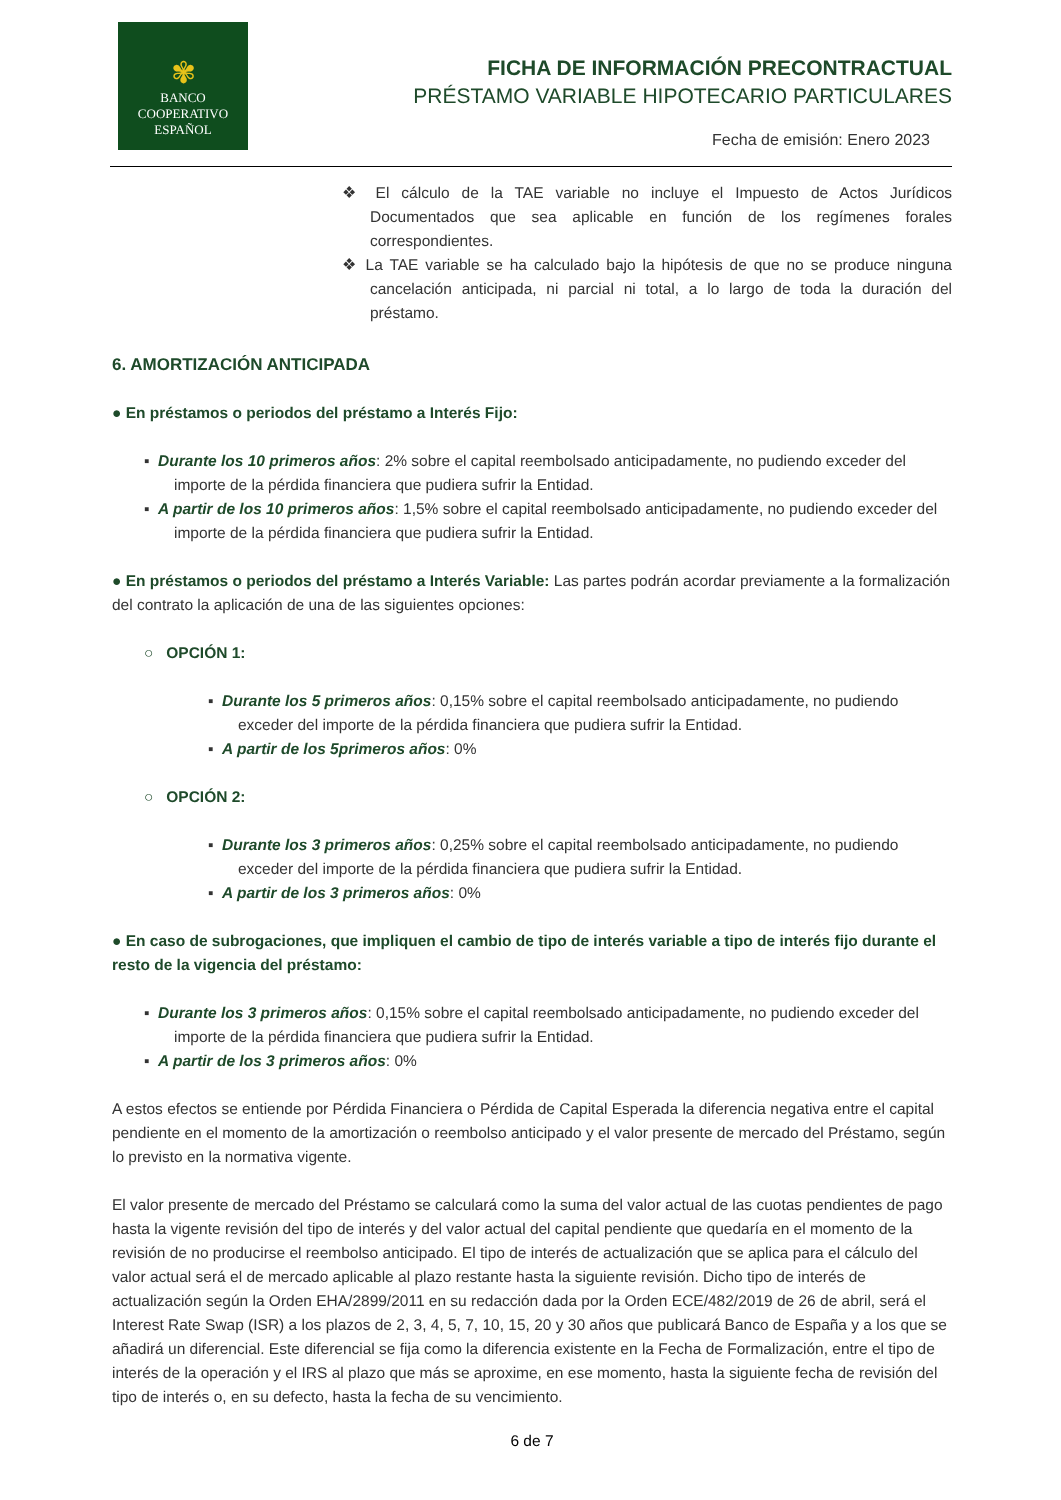✾
BANCO
COOPERATIVO
ESPAÑOL
FICHA DE INFORMACIÓN PRECONTRACTUAL
PRÉSTAMO VARIABLE HIPOTECARIO PARTICULARES
Fecha de emisión: Enero 2023
❖ El cálculo de la TAE variable no incluye el Impuesto de Actos Jurídicos Documentados que sea aplicable en función de los regímenes forales correspondientes.
❖ La TAE variable se ha calculado bajo la hipótesis de que no se produce ninguna cancelación anticipada, ni parcial ni total, a lo largo de toda la duración del préstamo.
6. AMORTIZACIÓN ANTICIPADA
● En préstamos o periodos del préstamo a Interés Fijo:
▪ Durante los 10 primeros años: 2% sobre el capital reembolsado anticipadamente, no pudiendo exceder del importe de la pérdida financiera que pudiera sufrir la Entidad.
▪ A partir de los 10 primeros años: 1,5% sobre el capital reembolsado anticipadamente, no pudiendo exceder del importe de la pérdida financiera que pudiera sufrir la Entidad.
● En préstamos o periodos del préstamo a Interés Variable: Las partes podrán acordar previamente a la formalización del contrato la aplicación de una de las siguientes opciones:
○ OPCIÓN 1:
▪ Durante los 5 primeros años: 0,15% sobre el capital reembolsado anticipadamente, no pudiendo exceder del importe de la pérdida financiera que pudiera sufrir la Entidad.
▪ A partir de los 5primeros años: 0%
○ OPCIÓN 2:
▪ Durante los 3 primeros años: 0,25% sobre el capital reembolsado anticipadamente, no pudiendo exceder del importe de la pérdida financiera que pudiera sufrir la Entidad.
▪ A partir de los 3 primeros años: 0%
● En caso de subrogaciones, que impliquen el cambio de tipo de interés variable a tipo de interés fijo durante el resto de la vigencia del préstamo:
▪ Durante los 3 primeros años: 0,15% sobre el capital reembolsado anticipadamente, no pudiendo exceder del importe de la pérdida financiera que pudiera sufrir la Entidad.
▪ A partir de los 3 primeros años: 0%
A estos efectos se entiende por Pérdida Financiera o Pérdida de Capital Esperada la diferencia negativa entre el capital pendiente en el momento de la amortización o reembolso anticipado y el valor presente de mercado del Préstamo, según lo previsto en la normativa vigente.
El valor presente de mercado del Préstamo se calculará como la suma del valor actual de las cuotas pendientes de pago hasta la vigente revisión del tipo de interés y del valor actual del capital pendiente que quedaría en el momento de la revisión de no producirse el reembolso anticipado. El tipo de interés de actualización que se aplica para el cálculo del valor actual será el de mercado aplicable al plazo restante hasta la siguiente revisión. Dicho tipo de interés de actualización según la Orden EHA/2899/2011 en su redacción dada por la Orden ECE/482/2019 de 26 de abril, será el Interest Rate Swap (ISR) a los plazos de 2, 3, 4, 5, 7, 10, 15, 20 y 30 años que publicará Banco de España y a los que se añadirá un diferencial. Este diferencial se fija como la diferencia existente en la Fecha de Formalización, entre el tipo de interés de la operación y el IRS al plazo que más se aproxime, en ese momento, hasta la siguiente fecha de revisión del tipo de interés o, en su defecto, hasta la fecha de su vencimiento.
6 de 7